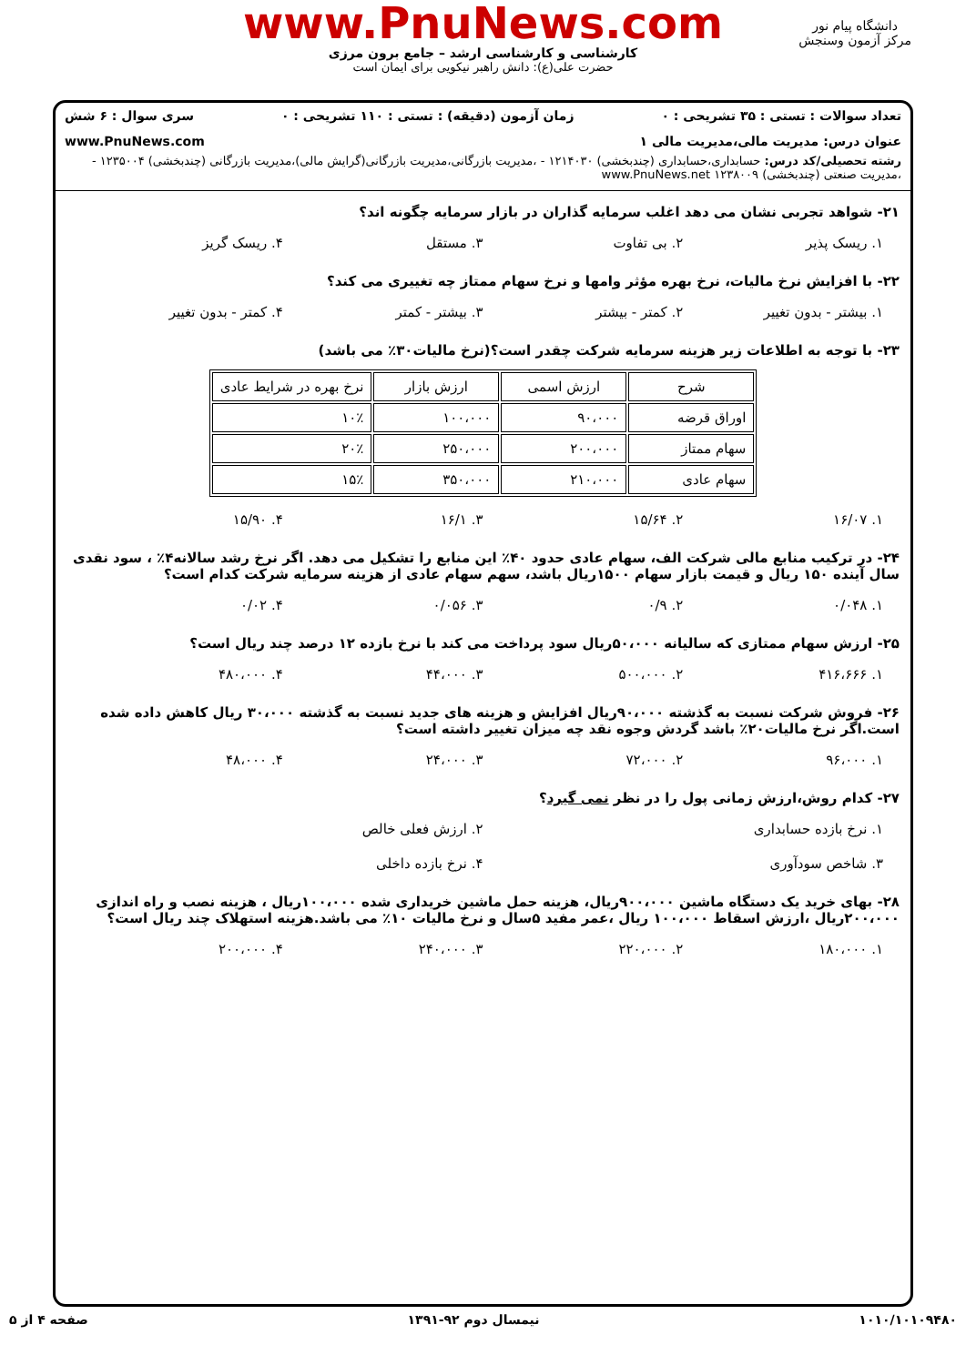www.PnuNews.com
کارشناسی و کارشناسی ارشد – جامع برون مرزی
حضرت علی(ع): دانش راهبر نیکویی برای ایمان است
دانشگاه پیام نور
مرکز آزمون وسنجش
تعداد سوالات : تستی : ۳۵ تشریحی : ۰ زمان آزمون (دقیقه) : تستی : ۱۱۰ تشریحی : ۰ سری سوال : ۶ شش
عنوان درس: مدیریت مالی،مدیریت مالی ۱ www.PnuNews.com
رشته تحصیلی/کد درس: حسابداری،حسابداری (چندبخشی) ۱۲۱۴۰۳۰ - ،مدیریت بازرگانی،مدیریت بازرگانی(گرایش مالی)،مدیریت بازرگانی (چندبخشی) ۱۲۳۵۰۰۴ - ،مدیریت صنعتی (چندبخشی) ۱۲۳۸۰۰۹ www.PnuNews.net
۲۱- شواهد تجربی نشان می دهد اغلب سرمایه گذاران در بازار سرمایه چگونه اند؟
۱. ریسک پذیر ۲. بی تفاوت ۳. مستقل ۴. ریسک گریز
۲۲- با افزایش نرخ مالیات، نرخ بهره مؤثر وامها و نرخ سهام ممتاز چه تغییری می کند؟
۱. بیشتر - بدون تغییر ۲. کمتر - بیشتر ۳. بیشتر - کمتر ۴. کمتر - بدون تغییر
۲۳- با توجه به اطلاعات زیر هزینه سرمایه شرکت چقدر است؟(نرخ مالیات۳۰٪ می باشد)
| شرح | ارزش اسمی | ارزش بازار | نرخ بهره در شرایط عادی |
| --- | --- | --- | --- |
| اوراق قرضه | ۹۰،۰۰۰ | ۱۰۰،۰۰۰ | ۱۰٪ |
| سهام ممتاز | ۲۰۰،۰۰۰ | ۲۵۰،۰۰۰ | ۲۰٪ |
| سهام عادی | ۲۱۰،۰۰۰ | ۳۵۰،۰۰۰ | ۱۵٪ |
۱. ۱۶/۰۷ ۲. ۱۵/۶۴ ۳. ۱۶/۱ ۴. ۱۵/۹۰
۲۴- در ترکیب منابع مالی شرکت الف، سهام عادی حدود ۴۰٪ این منابع را تشکیل می دهد. اگر نرخ رشد سالانه۴٪ ، سود نقدی سال آینده ۱۵۰ ریال و قیمت بازار سهام ۱۵۰۰ریال باشد، سهم سهام عادی از هزینه سرمایه شرکت کدام است؟
۱. ۰/۰۴۸ ۲. ۰/۹ ۳. ۰/۰۵۶ ۴. ۰/۰۲
۲۵- ارزش سهام ممتازی که سالیانه ۵۰،۰۰۰ریال سود پرداخت می کند با نرخ بازده ۱۲ درصد چند ریال است؟
۱. ۴۱۶،۶۶۶ ۲. ۵۰۰،۰۰۰ ۳. ۴۴،۰۰۰ ۴. ۴۸۰،۰۰۰
۲۶- فروش شرکت نسبت به گذشته ۹۰،۰۰۰ریال افزایش و هزینه های جدید نسبت به گذشته ۳۰،۰۰۰ ریال کاهش داده شده است.اگر نرخ مالیات۲۰٪ باشد گردش وجوه نقد چه میزان تغییر داشته است؟
۱. ۹۶،۰۰۰ ۲. ۷۲،۰۰۰ ۳. ۲۴،۰۰۰ ۴. ۴۸،۰۰۰
۲۷- کدام روش،ارزش زمانی پول را در نظر نمی گیرد؟
۱. نرخ بازده حسابداری ۲. ارزش فعلی خالص
۳. شاخص سودآوری ۴. نرخ بازده داخلی
۲۸- بهای خرید یک دستگاه ماشین ۹۰۰،۰۰۰ریال، هزینه حمل ماشین خریداری شده ۱۰۰،۰۰۰ریال ، هزینه نصب و راه اندازی ۲۰۰،۰۰۰ریال ،ارزش اسقاط ۱۰۰،۰۰۰ ریال ،عمر مفید ۵سال و نرخ مالیات ۱۰٪ می باشد.هزینه استهلاک چند ریال است؟
۱. ۱۸۰،۰۰۰ ۲. ۲۲۰،۰۰۰ ۳. ۲۴۰،۰۰۰ ۴. ۲۰۰،۰۰۰
۱۰۱۰/۱۰۱۰۹۴۸۰ نیمسال دوم ۹۲-۱۳۹۱ صفحه ۴ از ۵